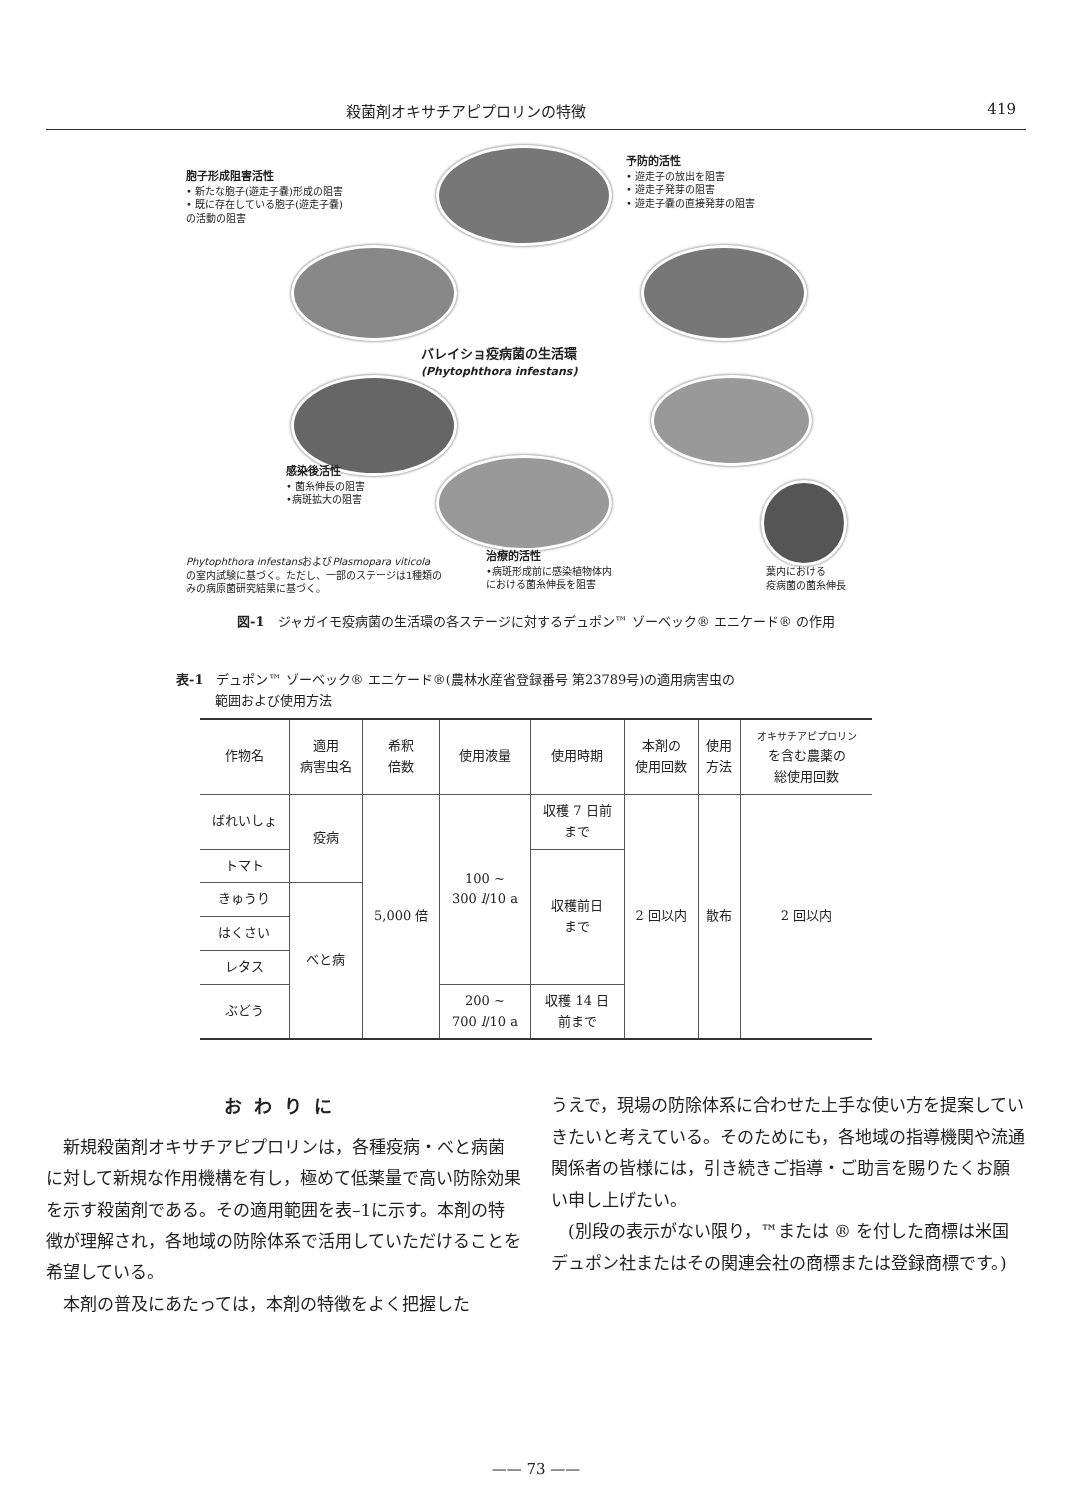殺菌剤オキサチアピプロリンの特徴 419
胞子形成阻害活性
• 新たな胞子(遊走子嚢)形成の阻害
• 既に存在している胞子(遊走子嚢)
の活動の阻害
予防的活性
• 遊走子の放出を阻害
• 遊走子発芽の阻害
• 遊走子嚢の直接発芽の阻害
バレイショ疫病菌の生活環
(Phytophthora infestans)
感染後活性
• 菌糸伸長の阻害
•病斑拡大の阻害
Phytophthora infestansおよびPlasmopara viticola
の室内試験に基づく。ただし、一部のステージは1種類の
みの病原菌研究結果に基づく。
治療的活性
•病斑形成前に感染植物体内
における菌糸伸長を阻害
葉内における
疫病菌の菌糸伸長
図-1　ジャガイモ疫病菌の生活環の各ステージに対するデュポン™ ゾーベック® エニケード® の作用
表-1　デュポン™ ゾーベック® エニケード®(農林水産省登録番号 第23789号)の適用病害虫の
　　　範囲および使用方法
| 作物名 | 適用 病害虫名 | 希釈 倍数 | 使用液量 | 使用時期 | 本剤の 使用回数 | 使用 方法 | オキサチアピプロリン を含む農薬の 総使用回数 |
| --- | --- | --- | --- | --- | --- | --- | --- |
| ばれいしょ | 疫病 | 5,000 倍 | 100 ~ 300 l /10 a | 収穫 7 日前 まで | 2 回以内 | 散布 | 2 回以内 |
| トマト | | | | 収穫前日 まで | | | |
| きゅうり | べと病 | | | | | | |
| はくさい | | | | | | | |
| レタス | | | | | | | |
| ぶどう | | | 200 ~ 700 l /10 a | 収穫 14 日 前まで | | | |
おわりに
新規殺菌剤オキサチアピプロリンは，各種疫病・べと病菌に対して新規な作用機構を有し，極めて低薬量で高い防除効果を示す殺菌剤である。その適用範囲を表–1に示す。本剤の特徴が理解され，各地域の防除体系で活用していただけることを希望している。
本剤の普及にあたっては，本剤の特徴をよく把握した
うえで，現場の防除体系に合わせた上手な使い方を提案していきたいと考えている。そのためにも，各地域の指導機関や流通関係者の皆様には，引き続きご指導・ご助言を賜りたくお願い申し上げたい。
(別段の表示がない限り，™または ® を付した商標は米国デュポン社またはその関連会社の商標または登録商標です。)
—— 73 ——